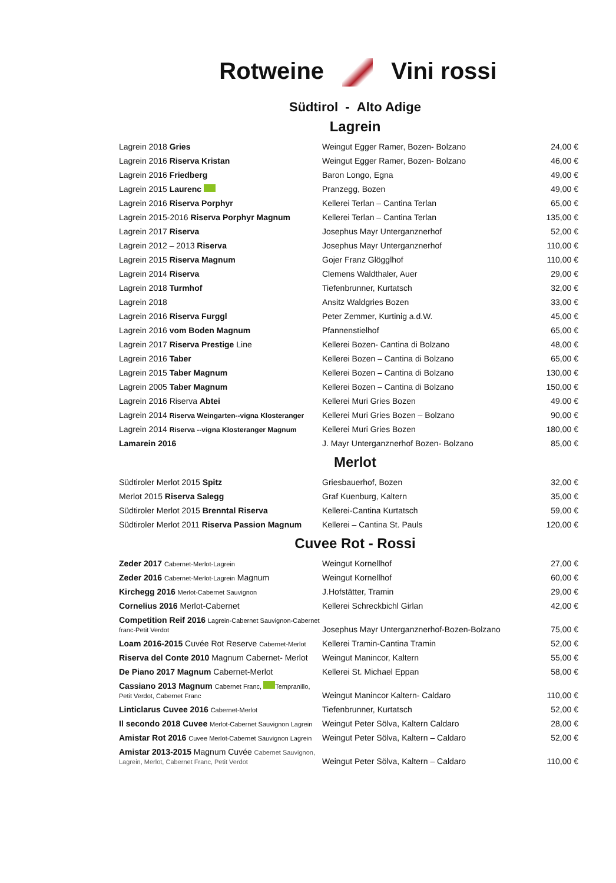Rotweine Vini rossi
Südtirol - Alto Adige
Lagrein
| Lagrein 2018 Gries | Weingut Egger Ramer, Bozen- Bolzano | 24,00 € |
| Lagrein 2016 Riserva Kristan | Weingut Egger Ramer, Bozen- Bolzano | 46,00 € |
| Lagrein 2016 Friedberg | Baron Longo, Egna | 49,00 € |
| Lagrein 2015 Laurenc | Pranzegg, Bozen | 49,00 € |
| Lagrein 2016 Riserva Porphyr | Kellerei Terlan – Cantina Terlan | 65,00 € |
| Lagrein 2015-2016 Riserva Porphyr Magnum | Kellerei Terlan – Cantina Terlan | 135,00 € |
| Lagrein 2017 Riserva | Josephus Mayr Unterganznerhof | 52,00 € |
| Lagrein 2012 – 2013 Riserva | Josephus Mayr Unterganznerhof | 110,00 € |
| Lagrein 2015 Riserva Magnum | Gojer Franz Glögglhof | 110,00 € |
| Lagrein 2014 Riserva | Clemens Waldthaler, Auer | 29,00 € |
| Lagrein 2018 Turmhof | Tiefenbrunner, Kurtatsch | 32,00 € |
| Lagrein 2018 | Ansitz Waldgries Bozen | 33,00 € |
| Lagrein 2016 Riserva Furggl | Peter Zemmer, Kurtinig a.d.W. | 45,00 € |
| Lagrein 2016 vom Boden Magnum | Pfannenstielhof | 65,00 € |
| Lagrein 2017 Riserva Prestige Line | Kellerei Bozen- Cantina di Bolzano | 48,00 € |
| Lagrein 2016 Taber | Kellerei Bozen – Cantina di Bolzano | 65,00 € |
| Lagrein 2015 Taber Magnum | Kellerei Bozen – Cantina di Bolzano | 130,00 € |
| Lagrein 2005 Taber Magnum | Kellerei Bozen – Cantina di Bolzano | 150,00 € |
| Lagrein 2016 Riserva Abtei | Kellerei Muri Gries Bozen | 49.00 € |
| Lagrein 2014 Riserva Weingarten--vigna Klosteranger | Kellerei Muri Gries Bozen – Bolzano | 90,00 € |
| Lagrein 2014 Riserva --vigna Klosteranger Magnum | Kellerei Muri Gries Bozen | 180,00 € |
| Lamarein 2016 | J. Mayr Unterganznerhof Bozen- Bolzano | 85,00 € |
Merlot
| Südtiroler Merlot 2015 Spitz | Griesbauerhof, Bozen | 32,00 € |
| Merlot 2015 Riserva Salegg | Graf Kuenburg, Kaltern | 35,00 € |
| Südtiroler Merlot 2015 Brenntal Riserva | Kellerei-Cantina Kurtatsch | 59,00 € |
| Südtiroler Merlot 2011 Riserva Passion Magnum | Kellerei – Cantina St. Pauls | 120,00 € |
Cuvee Rot - Rossi
| Zeder 2017 Cabernet-Merlot-Lagrein | Weingut Kornellhof | 27,00 € |
| Zeder 2016 Cabernet-Merlot-Lagrein Magnum | Weingut Kornellhof | 60,00 € |
| Kirchegg 2016 Merlot-Cabernet Sauvignon | J.Hofstätter, Tramin | 29,00 € |
| Cornelius 2016 Merlot-Cabernet | Kellerei Schreckbichl Girlan | 42,00 € |
| Competition Reif 2016 Lagrein-Cabernet Sauvignon-Cabernet franc-Petit Verdot | Josephus Mayr Unterganznerhof-Bozen-Bolzano | 75,00 € |
| Loam 2016-2015 Cuvée Rot Reserve Cabernet-Merlot | Kellerei Tramin-Cantina Tramin | 52,00 € |
| Riserva del Conte 2010 Magnum Cabernet- Merlot | Weingut Manincor, Kaltern | 55,00 € |
| De Piano 2017 Magnum Cabernet-Merlot | Kellerei St. Michael Eppan | 58,00 € |
| Cassiano 2013 Magnum Cabernet Franc, Tempranillo, Petit Verdot, Cabernet Franc | Weingut Manincor Kaltern- Caldaro | 110,00 € |
| Linticlarus Cuvee 2016 Cabernet-Merlot | Tiefenbrunner, Kurtatsch | 52,00 € |
| Il secondo 2018 Cuvee Merlot-Cabernet Sauvignon Lagrein | Weingut Peter Sölva, Kaltern Caldaro | 28,00 € |
| Amistar Rot 2016 Cuvee Merlot-Cabernet Sauvignon Lagrein | Weingut Peter Sölva, Kaltern – Caldaro | 52,00 € |
| Amistar 2013-2015 Magnum Cuvée Cabernet Sauvignon, Lagrein, Merlot, Cabernet Franc, Petit Verdot | Weingut Peter Sölva, Kaltern – Caldaro | 110,00 € |